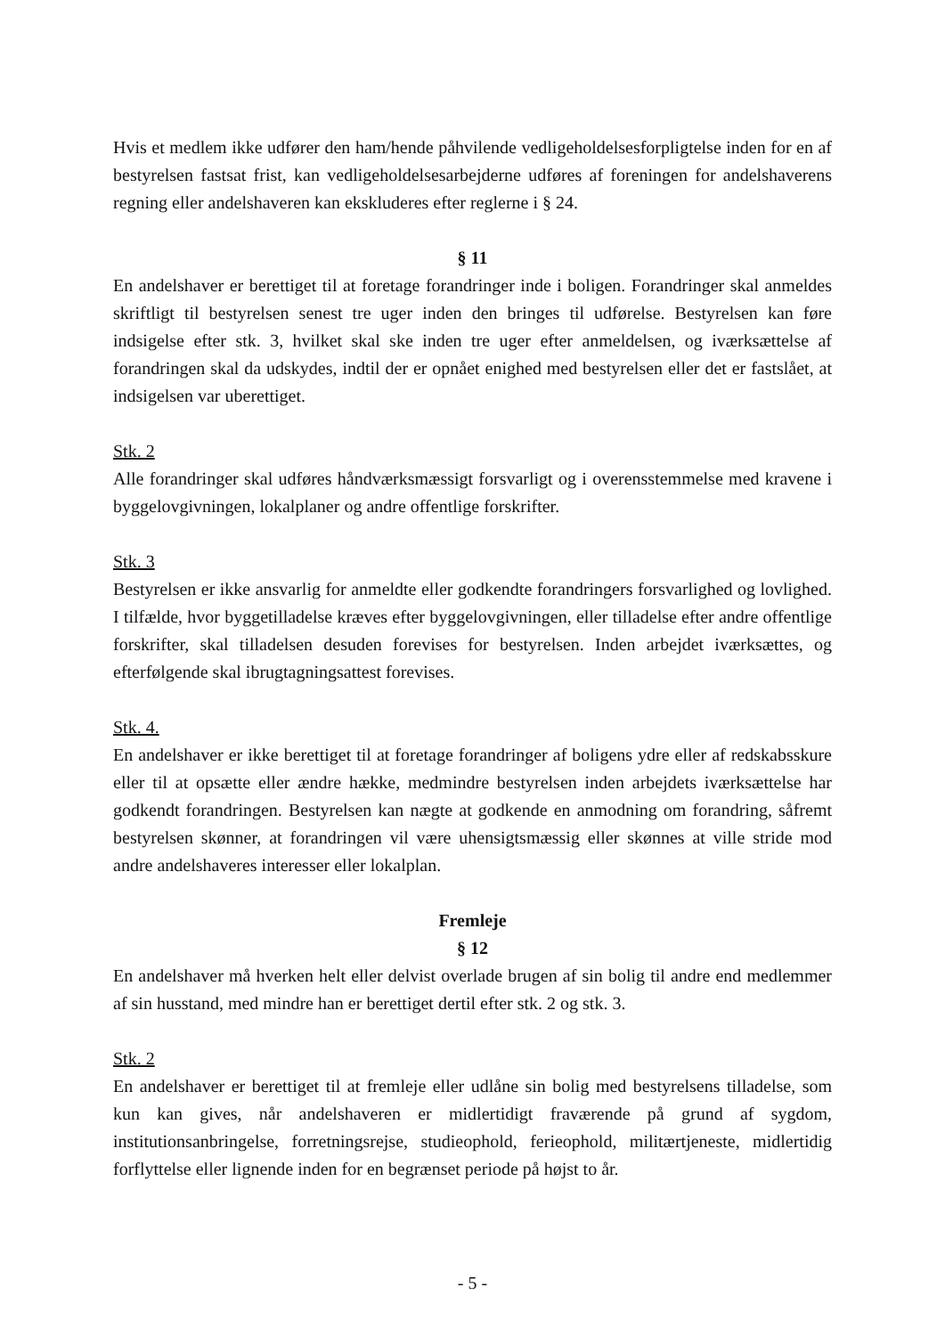Hvis et medlem ikke udfører den ham/hende påhvilende vedligeholdelsesforpligtelse inden for en af bestyrelsen fastsat frist, kan vedligeholdelsesarbejderne udføres af foreningen for andelshaverens regning eller andelshaveren kan ekskluderes efter reglerne i § 24.
§ 11
En andelshaver er berettiget til at foretage forandringer inde i boligen. Forandringer skal anmeldes skriftligt til bestyrelsen senest tre uger inden den bringes til udførelse. Bestyrelsen kan føre indsigelse efter stk. 3, hvilket skal ske inden tre uger efter anmeldelsen, og iværksættelse af forandringen skal da udskydes, indtil der er opnået enighed med bestyrelsen eller det er fastslået, at indsigelsen var uberettiget.
Stk. 2
Alle forandringer skal udføres håndværksmæssigt forsvarligt og i overensstemmelse med kravene i byggelovgivningen, lokalplaner og andre offentlige forskrifter.
Stk. 3
Bestyrelsen er ikke ansvarlig for anmeldte eller godkendte forandringers forsvarlighed og lovlighed. I tilfælde, hvor byggetilladelse kræves efter byggelovgivningen, eller tilladelse efter andre offentlige forskrifter, skal tilladelsen desuden forevises for bestyrelsen. Inden arbejdet iværksættes, og efterfølgende skal ibrugtagningsattest forevises.
Stk. 4.
En andelshaver er ikke berettiget til at foretage forandringer af boligens ydre eller af redskabsskure eller til at opsætte eller ændre hække, medmindre bestyrelsen inden arbejdets iværksættelse har godkendt forandringen. Bestyrelsen kan nægte at godkende en anmodning om forandring, såfremt bestyrelsen skønner, at forandringen vil være uhensigtsmæssig eller skønnes at ville stride mod andre andelshaveres interesser eller lokalplan.
Fremleje
§ 12
En andelshaver må hverken helt eller delvist overlade brugen af sin bolig til andre end medlemmer af sin husstand, med mindre han er berettiget dertil efter stk. 2 og stk. 3.
Stk. 2
En andelshaver er berettiget til at fremleje eller udlåne sin bolig med bestyrelsens tilladelse, som kun kan gives, når andelshaveren er midlertidigt fraværende på grund af sygdom, institutionsanbringelse, forretningsrejse, studieophold, ferieophold, militærtjeneste, midlertidig forflyttelse eller lignende inden for en begrænset periode på højst to år.
- 5 -